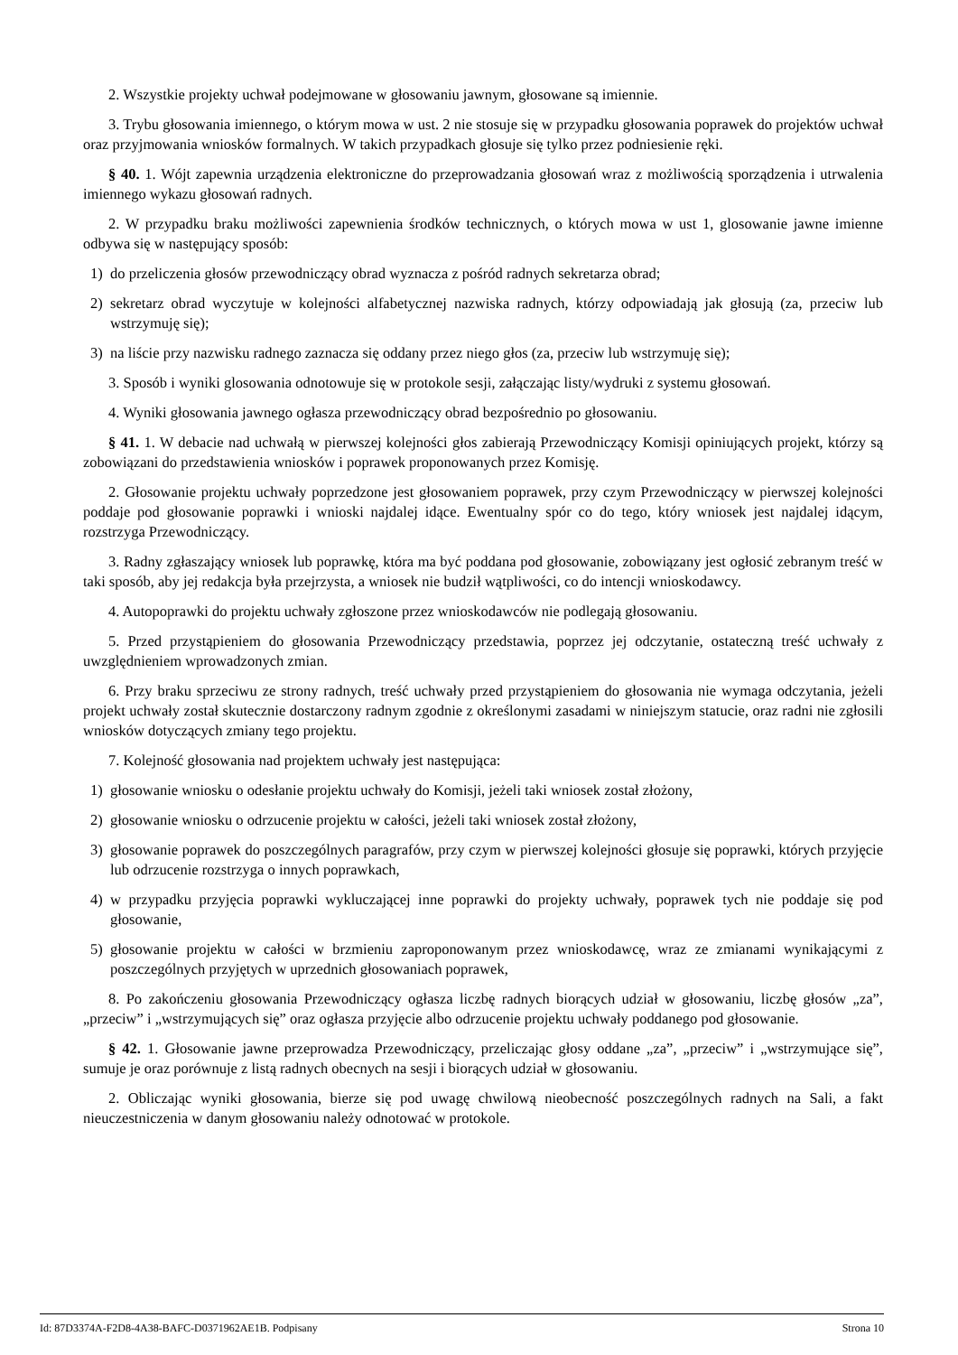2. Wszystkie projekty uchwał podejmowane w głosowaniu jawnym, głosowane są imiennie.
3. Trybu głosowania imiennego, o którym mowa w ust. 2 nie stosuje się w przypadku głosowania poprawek do projektów uchwał oraz przyjmowania wniosków formalnych. W takich przypadkach głosuje się tylko przez podniesienie ręki.
§ 40. 1. Wójt zapewnia urządzenia elektroniczne do przeprowadzania głosowań wraz z możliwością sporządzenia i utrwalenia imiennego wykazu głosowań radnych.
2. W przypadku braku możliwości zapewnienia środków technicznych, o których mowa w ust 1, glosowanie jawne imienne odbywa się w następujący sposób:
1) do przeliczenia głosów przewodniczący obrad wyznacza z pośród radnych sekretarza obrad;
2) sekretarz obrad wyczytuje w kolejności alfabetycznej nazwiska radnych, którzy odpowiadają jak głosują (za, przeciw lub wstrzymuję się);
3) na liście przy nazwisku radnego zaznacza się oddany przez niego głos (za, przeciw lub wstrzymuję się);
3. Sposób i wyniki glosowania odnotowuje się w protokole sesji, załączając listy/wydruki z systemu głosowań.
4. Wyniki głosowania jawnego ogłasza przewodniczący obrad bezpośrednio po głosowaniu.
§ 41. 1. W debacie nad uchwałą w pierwszej kolejności głos zabierają Przewodniczący Komisji opiniujących projekt, którzy są zobowiązani do przedstawienia wniosków i poprawek proponowanych przez Komisję.
2. Głosowanie projektu uchwały poprzedzone jest głosowaniem poprawek, przy czym Przewodniczący w pierwszej kolejności poddaje pod głosowanie poprawki i wnioski najdalej idące. Ewentualny spór co do tego, który wniosek jest najdalej idącym, rozstrzyga Przewodniczący.
3. Radny zgłaszający wniosek lub poprawkę, która ma być poddana pod głosowanie, zobowiązany jest ogłosić zebranym treść w taki sposób, aby jej redakcja była przejrzysta, a wniosek nie budził wątpliwości, co do intencji wnioskodawcy.
4. Autopoprawki do projektu uchwały zgłoszone przez wnioskodawców nie podlegają głosowaniu.
5. Przed przystąpieniem do głosowania Przewodniczący przedstawia, poprzez jej odczytanie, ostateczną treść uchwały z uwzględnieniem wprowadzonych zmian.
6. Przy braku sprzeciwu ze strony radnych, treść uchwały przed przystąpieniem do głosowania nie wymaga odczytania, jeżeli projekt uchwały został skutecznie dostarczony radnym zgodnie z określonymi zasadami w niniejszym statucie, oraz radni nie zgłosili wniosków dotyczących zmiany tego projektu.
7. Kolejność głosowania nad projektem uchwały jest następująca:
1) głosowanie wniosku o odesłanie projektu uchwały do Komisji, jeżeli taki wniosek został złożony,
2) głosowanie wniosku o odrzucenie projektu w całości, jeżeli taki wniosek został złożony,
3) głosowanie poprawek do poszczególnych paragrafów, przy czym w pierwszej kolejności głosuje się poprawki, których przyjęcie lub odrzucenie rozstrzyga o innych poprawkach,
4) w przypadku przyjęcia poprawki wykluczającej inne poprawki do projekty uchwały, poprawek tych nie poddaje się pod głosowanie,
5) głosowanie projektu w całości w brzmieniu zaproponowanym przez wnioskodawcę, wraz ze zmianami wynikającymi z poszczególnych przyjętych w uprzednich głosowaniach poprawek,
8. Po zakończeniu głosowania Przewodniczący ogłasza liczbę radnych biorących udział w głosowaniu, liczbę głosów „za”, „przeciw” i „wstrzymujących się” oraz ogłasza przyjęcie albo odrzucenie projektu uchwały poddanego pod głosowanie.
§ 42. 1. Głosowanie jawne przeprowadza Przewodniczący, przeliczając głosy oddane „za”, „przeciw” i „wstrzymujące się”, sumuje je oraz porównuje z listą radnych obecnych na sesji i biorących udział w głosowaniu.
2. Obliczając wyniki głosowania, bierze się pod uwagę chwilową nieobecność poszczególnych radnych na Sali, a fakt nieuczestniczenia w danym głosowaniu należy odnotować w protokole.
Id: 87D3374A-F2D8-4A38-BAFC-D0371962AE1B. Podpisany Strona 10